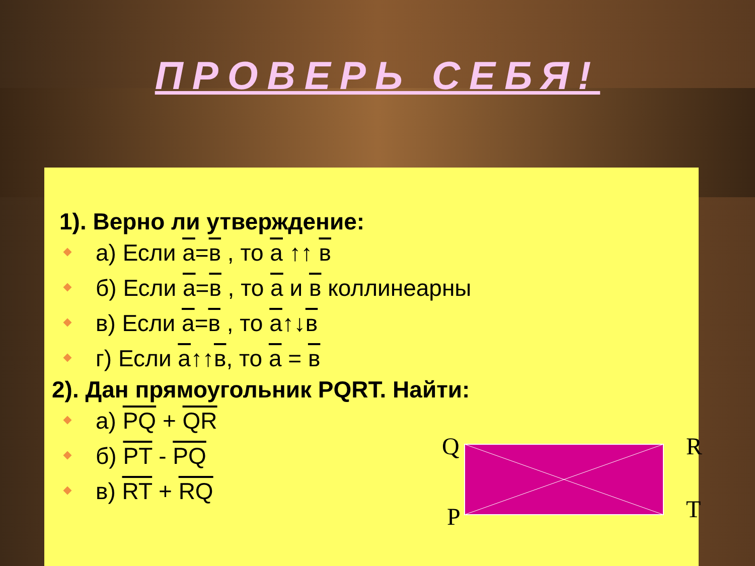ПРОВЕРЬ СЕБЯ!
1). Верно ли утверждение:
а) Если a=в , то a ↑↑ в
б) Если a=в , то a и в коллинеарны
в) Если a=в , то a↑↓в
г) Если a↑↑в, то a = в
2). Дан прямоугольник PQRT. Найти:
а) PQ + QR
б) PT - PQ
в) RT + RQ
Q
P
R
T